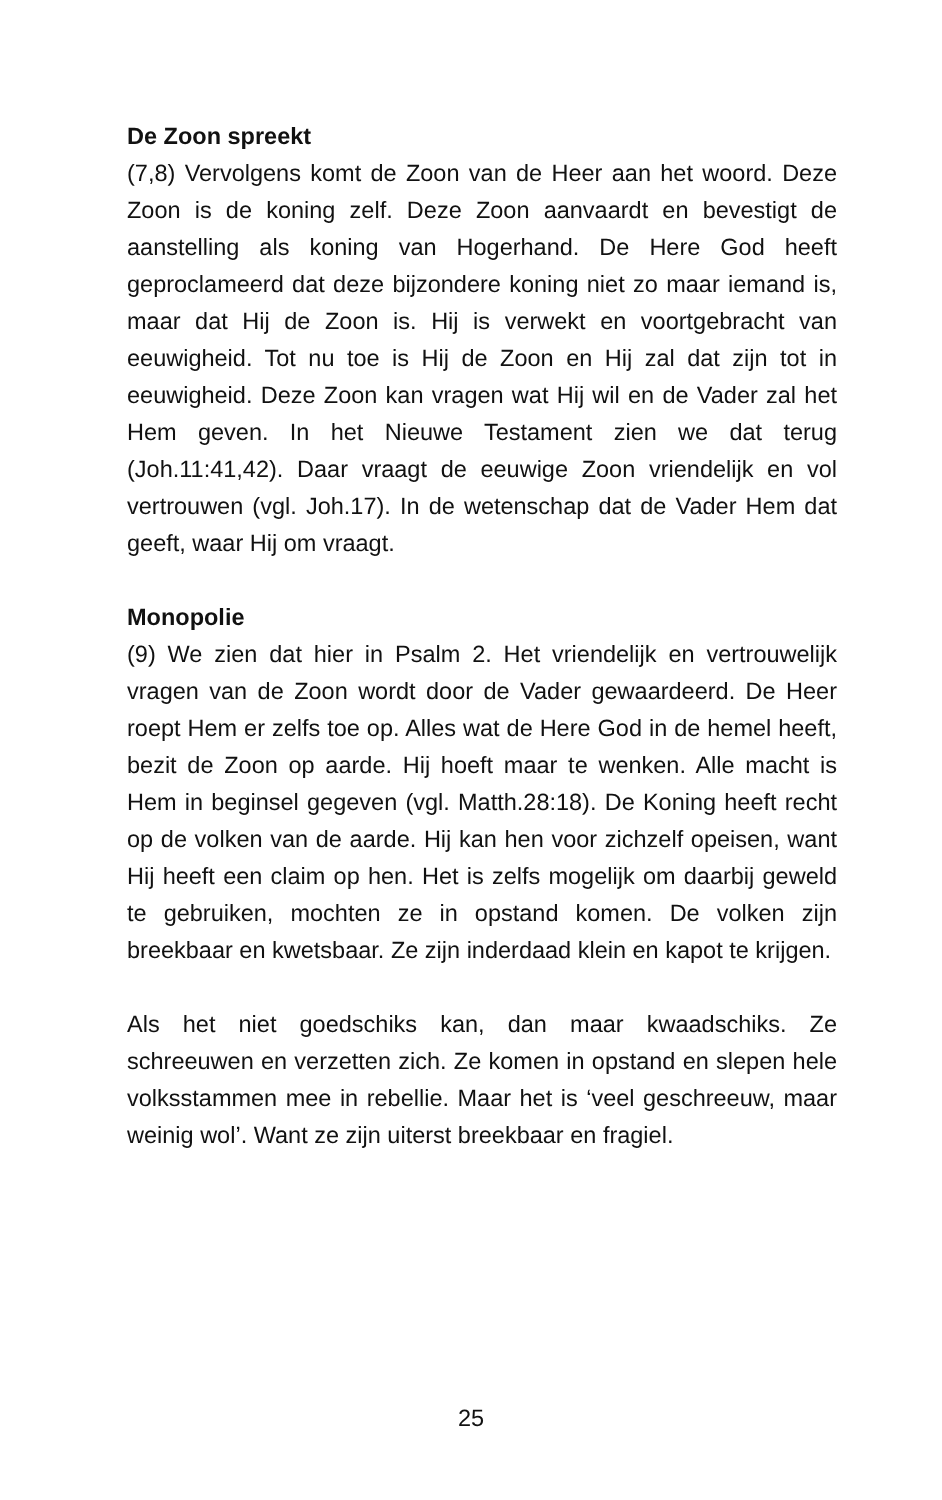De Zoon spreekt
(7,8) Vervolgens komt de Zoon van de Heer aan het woord. Deze Zoon is de koning zelf. Deze Zoon aanvaardt en bevestigt de aanstelling als koning van Hogerhand. De Here God heeft geproclameerd dat deze bijzondere koning niet zo maar iemand is, maar dat Hij de Zoon is. Hij is verwekt en voortgebracht van eeuwigheid. Tot nu toe is Hij de Zoon en Hij zal dat zijn tot in eeuwigheid. Deze Zoon kan vragen wat Hij wil en de Vader zal het Hem geven. In het Nieuwe Testament zien we dat terug (Joh.11:41,42). Daar vraagt de eeuwige Zoon vriendelijk en vol vertrouwen (vgl. Joh.17). In de wetenschap dat de Vader Hem dat geeft, waar Hij om vraagt.
Monopolie
(9) We zien dat hier in Psalm 2. Het vriendelijk en vertrouwelijk vragen van de Zoon wordt door de Vader gewaardeerd. De Heer roept Hem er zelfs toe op. Alles wat de Here God in de hemel heeft, bezit de Zoon op aarde. Hij hoeft maar te wenken. Alle macht is Hem in beginsel gegeven (vgl. Matth.28:18). De Koning heeft recht op de volken van de aarde. Hij kan hen voor zichzelf opeisen, want Hij heeft een claim op hen. Het is zelfs mogelijk om daarbij geweld te gebruiken, mochten ze in opstand komen. De volken zijn breekbaar en kwetsbaar. Ze zijn inderdaad klein en kapot te krijgen.
Als het niet goedschiks kan, dan maar kwaadschiks. Ze schreeuwen en verzetten zich. Ze komen in opstand en slepen hele volksstammen mee in rebellie. Maar het is ‘veel geschreeuw, maar weinig wol’. Want ze zijn uiterst breekbaar en fragiel.
25